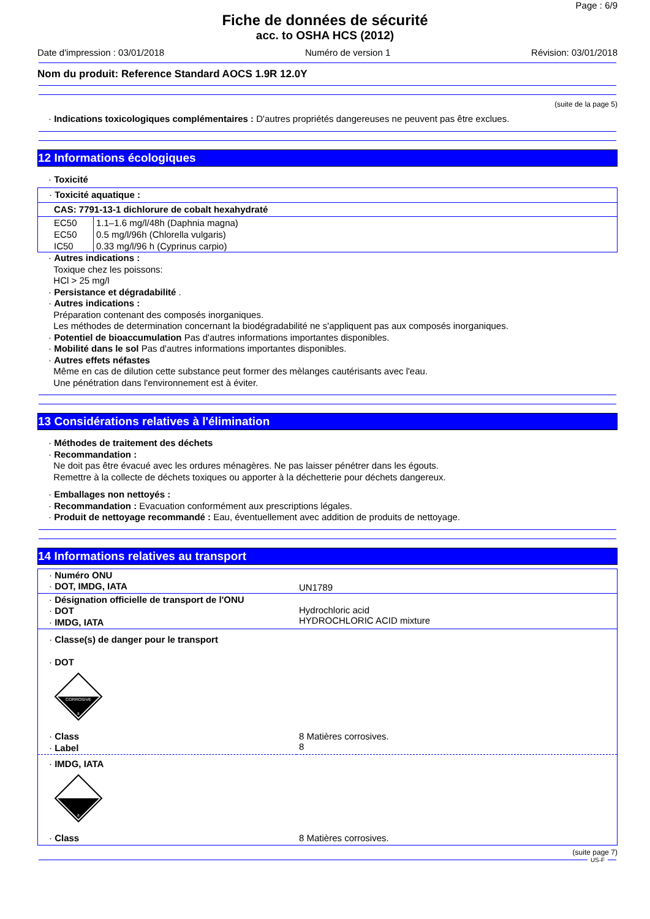Page : 6/9
Fiche de données de sécurité
acc. to OSHA HCS (2012)
Date d'impression : 03/01/2018 Numéro de version 1 Révision: 03/01/2018
Nom du produit: Reference Standard AOCS 1.9R 12.0Y
(suite de la page 5)
· Indications toxicologiques complémentaires : D'autres propriétés dangereuses ne peuvent pas être exclues.
12 Informations écologiques
· Toxicité
· Toxicité aquatique :
CAS: 7791-13-1 dichlorure de cobalt hexahydraté
| EC50 | 1.1–1.6 mg/l/48h (Daphnia magna) |
| EC50 | 0.5 mg/l/96h (Chlorella vulgaris) |
| IC50 | 0.33 mg/l/96 h (Cyprinus carpio) |
· Autres indications :
Toxique chez les poissons:
HCl > 25 mg/l
· Persistance et dégradabilité .
· Autres indications :
Préparation contenant des composés inorganiques.
Les méthodes de determination concernant la biodégradabilité ne s'appliquent pas aux composés inorganiques.
· Potentiel de bioaccumulation Pas d'autres informations importantes disponibles.
· Mobilité dans le sol Pas d'autres informations importantes disponibles.
· Autres effets néfastes
Même en cas de dilution cette substance peut former des mèlanges cautérisants avec l'eau.
Une pénétration dans l'environnement est à éviter.
13 Considérations relatives à l'élimination
· Méthodes de traitement des déchets
· Recommandation :
Ne doit pas être évacué avec les ordures ménagères. Ne pas laisser pénétrer dans les égouts.
Remettre à la collecte de déchets toxiques ou apporter à la déchetterie pour déchets dangereux.
· Emballages non nettoyés :
· Recommandation : Evacuation conformément aux prescriptions légales.
· Produit de nettoyage recommandé : Eau, éventuellement avec addition de produits de nettoyage.
14 Informations relatives au transport
| · Numéro ONU · DOT, IMDG, IATA | UN1789 |
| · Désignation officielle de transport de l'ONU · DOT · IMDG, IATA | Hydrochloric acid HYDROCHLORIC ACID mixture |
| · Classe(s) de danger pour le transport · DOT CORROSIVE 8 | |
| · Class · Label | 8 Matières corrosives. 8 |
| · IMDG, IATA 8 | |
| · Class | 8 Matières corrosives. |
(suite page 7)
US-F